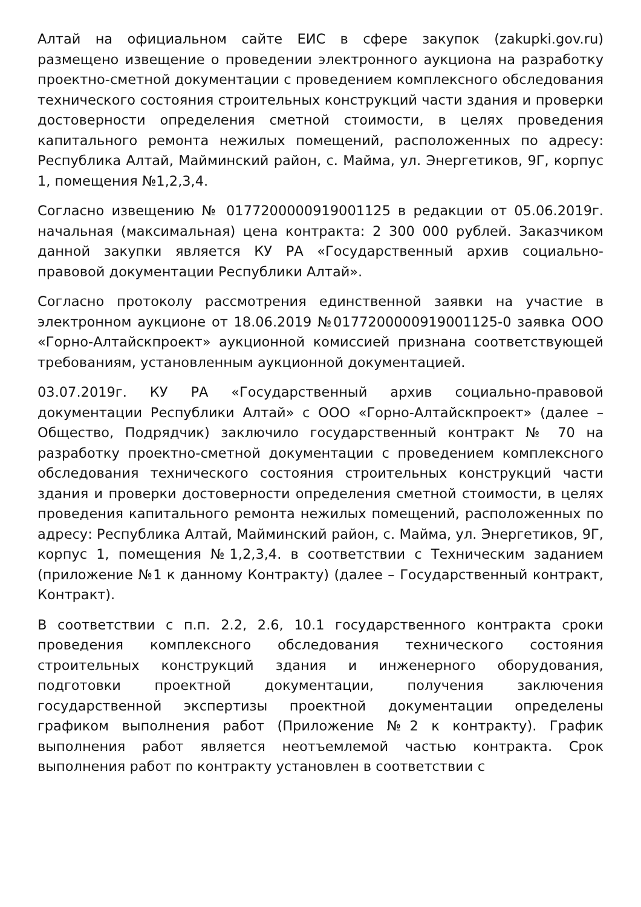Алтай на официальном сайте ЕИС в сфере закупок (zakupki.gov.ru) размещено извещение о проведении электронного аукциона на разработку проектно-сметной документации с проведением комплексного обследования технического состояния строительных конструкций части здания и проверки достоверности определения сметной стоимости, в целях проведения капитального ремонта нежилых помещений, расположенных по адресу: Республика Алтай, Майминский район, с. Майма, ул. Энергетиков, 9Г, корпус 1, помещения №1,2,3,4.
Согласно извещению № 0177200000919001125 в редакции от 05.06.2019г. начальная (максимальная) цена контракта: 2 300 000 рублей. Заказчиком данной закупки является КУ РА «Государственный архив социально-правовой документации Республики Алтай».
Согласно протоколу рассмотрения единственной заявки на участие в электронном аукционе от 18.06.2019 №0177200000919001125-0 заявка ООО «Горно-Алтайскпроект» аукционной комиссией признана соответствующей требованиям, установленным аукционной документацией.
03.07.2019г. КУ РА «Государственный архив социально-правовой документации Республики Алтай» с ООО «Горно-Алтайскпроект» (далее – Общество, Подрядчик) заключило государственный контракт № 70 на разработку проектно-сметной документации с проведением комплексного обследования технического состояния строительных конструкций части здания и проверки достоверности определения сметной стоимости, в целях проведения капитального ремонта нежилых помещений, расположенных по адресу: Республика Алтай, Майминский район, с. Майма, ул. Энергетиков, 9Г, корпус 1, помещения №1,2,3,4. в соответствии с Техническим заданием (приложение №1 к данному Контракту) (далее – Государственный контракт, Контракт).
В соответствии с п.п. 2.2, 2.6, 10.1 государственного контракта сроки проведения комплексного обследования технического состояния строительных конструкций здания и инженерного оборудования, подготовки проектной документации, получения заключения государственной экспертизы проектной документации определены графиком выполнения работ (Приложение №2 к контракту). График выполнения работ является неотъемлемой частью контракта. Срок выполнения работ по контракту установлен в соответствии с